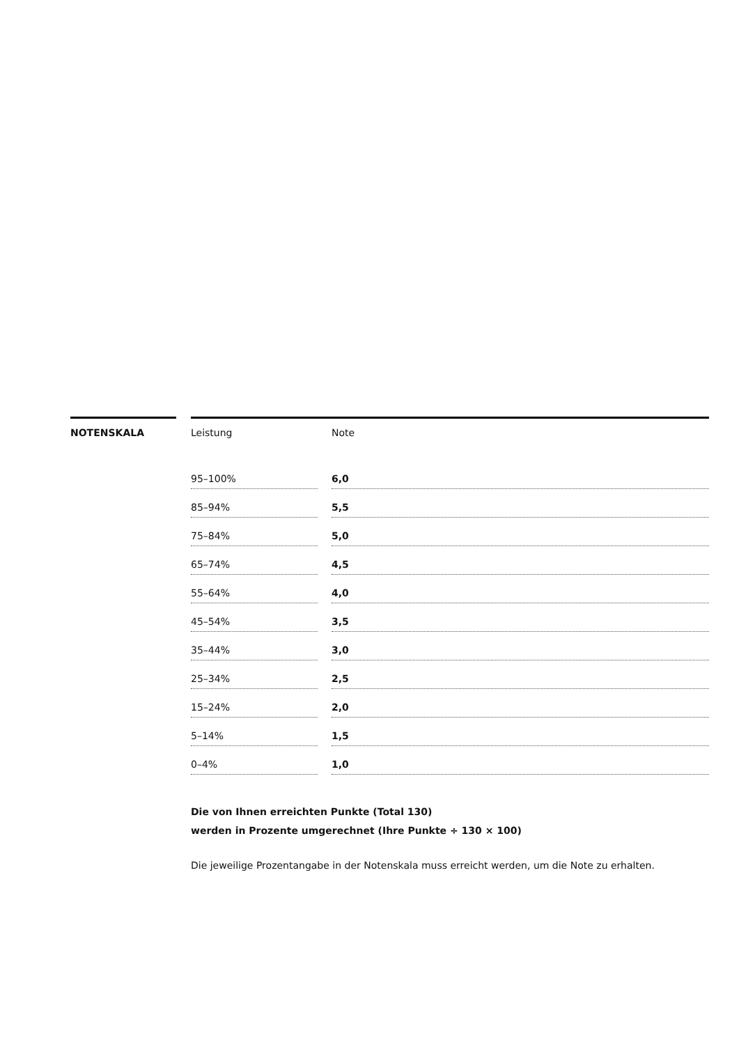NOTENSKALA
| Leistung | | Note |
| --- | --- | --- |
| 95–100% | | 6,0 |
| 85–94% | | 5,5 |
| 75–84% | | 5,0 |
| 65–74% | | 4,5 |
| 55–64% | | 4,0 |
| 45–54% | | 3,5 |
| 35–44% | | 3,0 |
| 25–34% | | 2,5 |
| 15–24% | | 2,0 |
| 5–14% | | 1,5 |
| 0–4% | | 1,0 |
Die von Ihnen erreichten Punkte (Total 130)
werden in Prozente umgerechnet (Ihre Punkte ÷ 130 × 100)
Die jeweilige Prozentangabe in der Notenskala muss erreicht werden, um die Note zu erhalten.